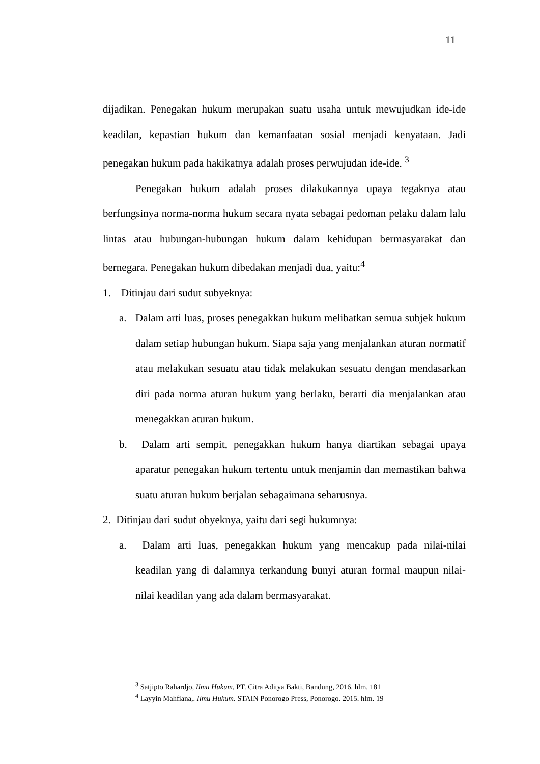11
dijadikan. Penegakan hukum merupakan suatu usaha untuk mewujudkan ide-ide keadilan, kepastian hukum dan kemanfaatan sosial menjadi kenyataan. Jadi penegakan hukum pada hakikatnya adalah proses perwujudan ide-ide. <sup>3</sup>
Penegakan hukum adalah proses dilakukannya upaya tegaknya atau berfungsinya norma-norma hukum secara nyata sebagai pedoman pelaku dalam lalu lintas atau hubungan-hubungan hukum dalam kehidupan bermasyarakat dan bernegara. Penegakan hukum dibedakan menjadi dua, yaitu:<sup>4</sup>
1. Ditinjau dari sudut subyeknya:
a. Dalam arti luas, proses penegakkan hukum melibatkan semua subjek hukum dalam setiap hubungan hukum. Siapa saja yang menjalankan aturan normatif atau melakukan sesuatu atau tidak melakukan sesuatu dengan mendasarkan diri pada norma aturan hukum yang berlaku, berarti dia menjalankan atau menegakkan aturan hukum.
b. Dalam arti sempit, penegakkan hukum hanya diartikan sebagai upaya aparatur penegakan hukum tertentu untuk menjamin dan memastikan bahwa suatu aturan hukum berjalan sebagaimana seharusnya.
2. Ditinjau dari sudut obyeknya, yaitu dari segi hukumnya:
a. Dalam arti luas, penegakkan hukum yang mencakup pada nilai-nilai keadilan yang di dalamnya terkandung bunyi aturan formal maupun nilai-nilai keadilan yang ada dalam bermasyarakat.
<sup>3</sup> Satjipto Rahardjo, Ilmu Hukum, PT. Citra Aditya Bakti, Bandung, 2016. hlm. 181
<sup>4</sup> Layyin Mahfiana,. Ilmu Hukum. STAIN Ponorogo Press, Ponorogo. 2015. hlm. 19